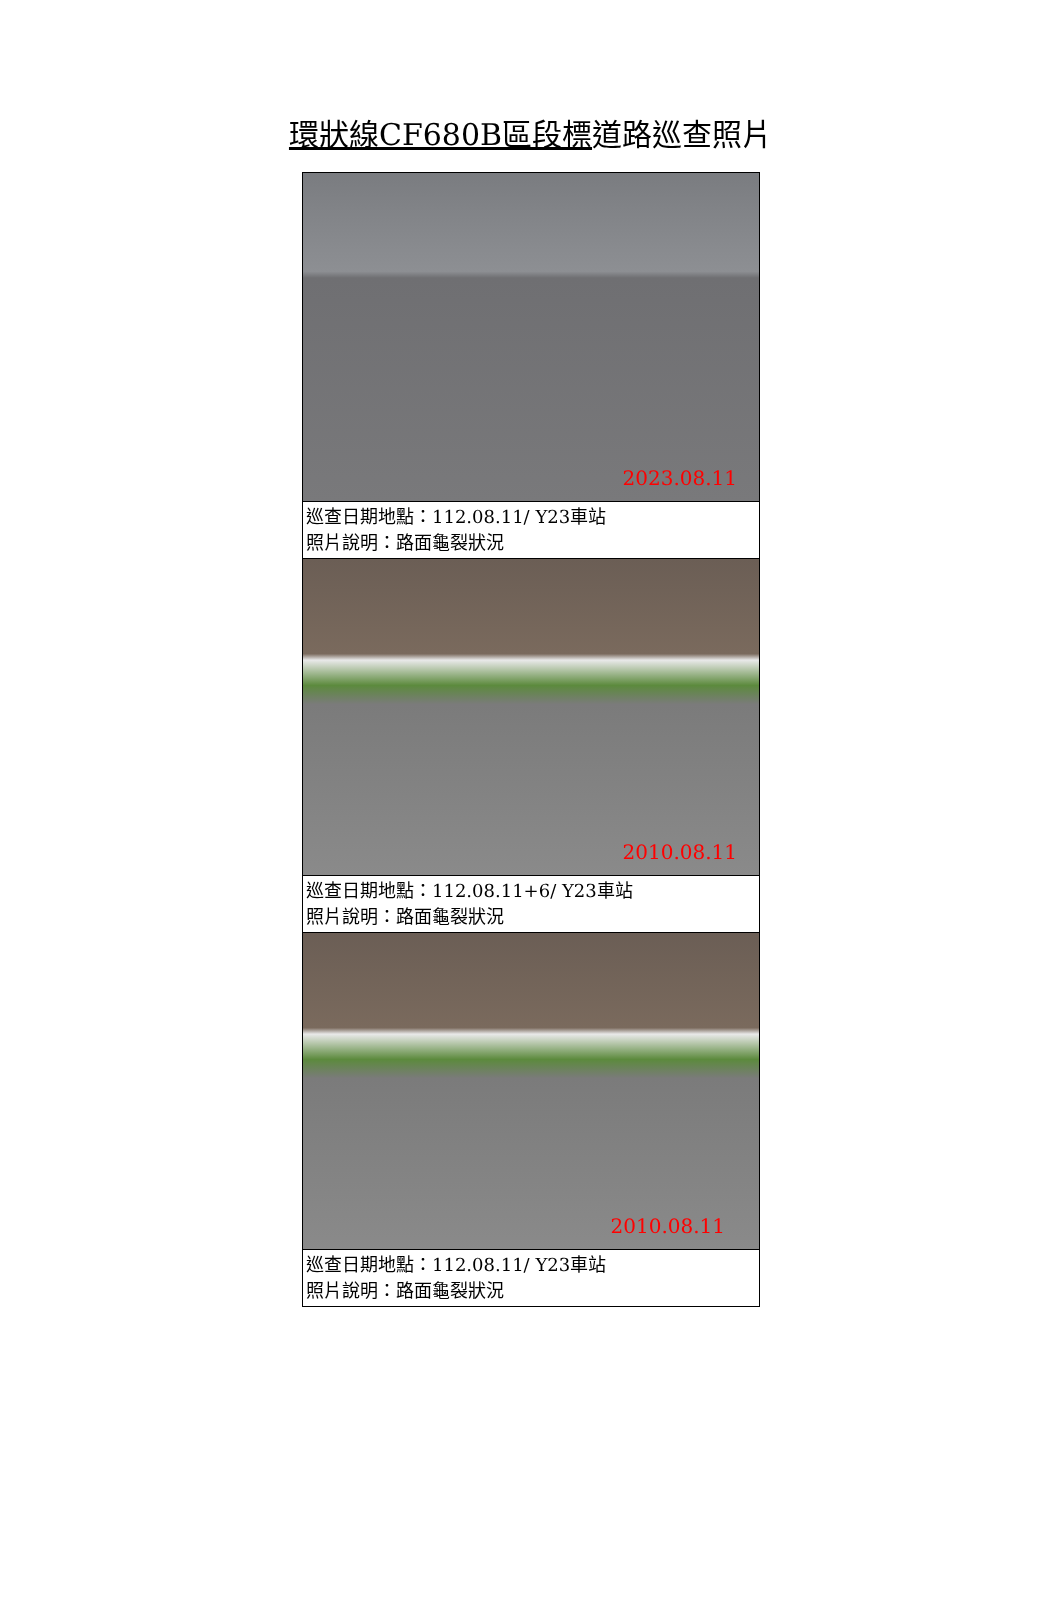環狀線CF680B區段標道路巡查照片
| 2023.08.11 |
| 巡查日期地點：112.08.11/ Y23車站 照片說明：路面龜裂狀況 |
| 2010.08.11 |
| 巡查日期地點：112.08.11+6/ Y23車站 照片說明：路面龜裂狀況 |
| 2010.08.11 |
| 巡查日期地點：112.08.11/ Y23車站 照片說明：路面龜裂狀況 |